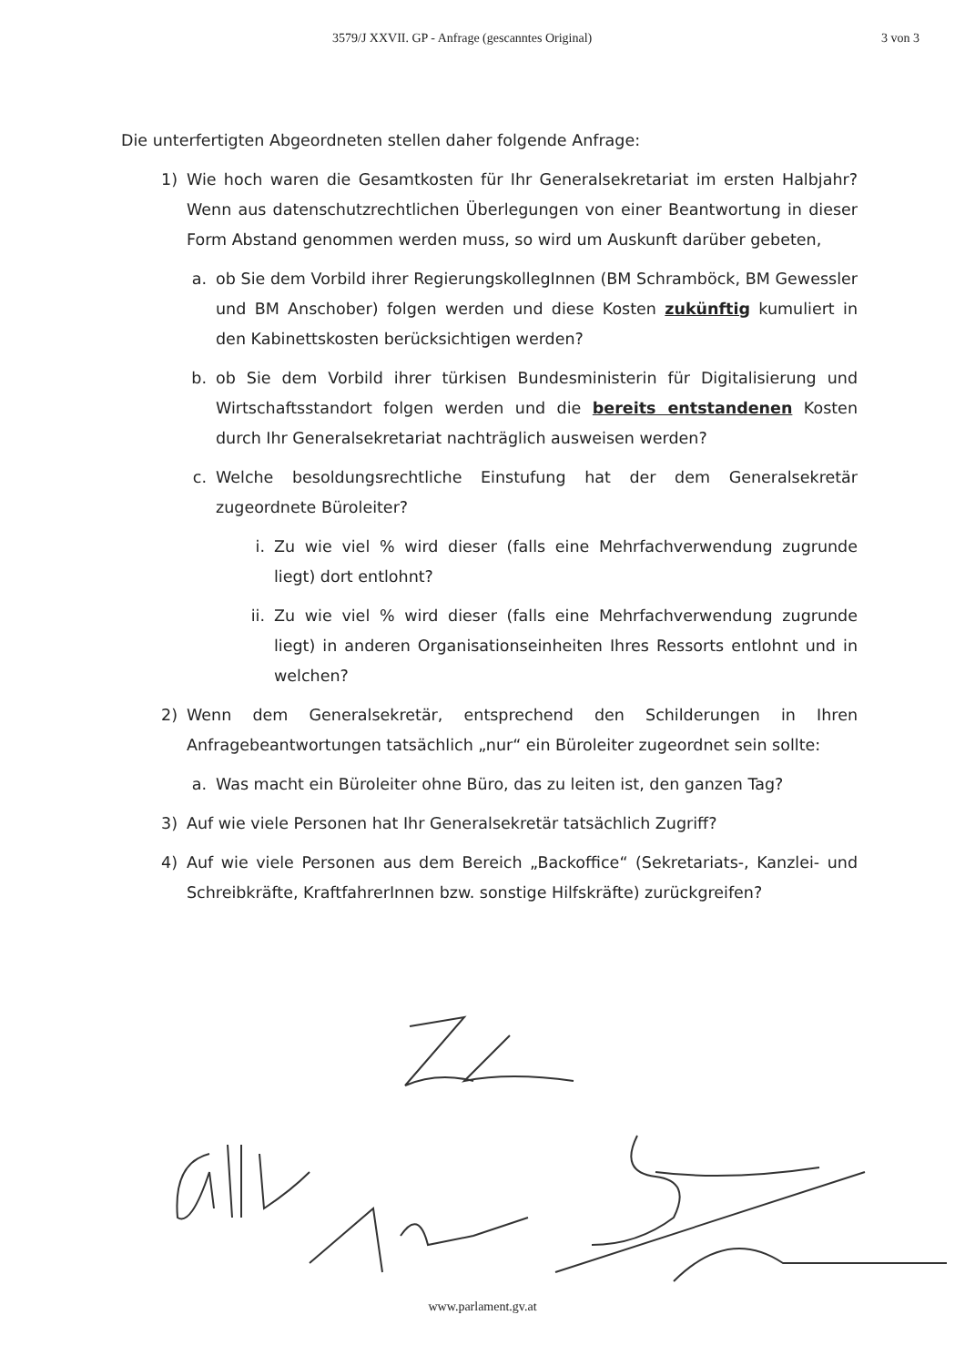3579/J XXVII. GP - Anfrage (gescanntes Original) 3 von 3
Die unterfertigten Abgeordneten stellen daher folgende Anfrage:
1) Wie hoch waren die Gesamtkosten für Ihr Generalsekretariat im ersten Halbjahr? Wenn aus datenschutzrechtlichen Überlegungen von einer Beantwortung in dieser Form Abstand genommen werden muss, so wird um Auskunft darüber gebeten,
a. ob Sie dem Vorbild ihrer RegierungskollegInnen (BM Schramböck, BM Gewessler und BM Anschober) folgen werden und diese Kosten zukünftig kumuliert in den Kabinettskosten berücksichtigen werden?
b. ob Sie dem Vorbild ihrer türkisen Bundesministerin für Digitalisierung und Wirtschaftsstandort folgen werden und die bereits entstandenen Kosten durch Ihr Generalsekretariat nachträglich ausweisen werden?
c. Welche besoldungsrechtliche Einstufung hat der dem Generalsekretär zugeordnete Büroleiter?
i. Zu wie viel % wird dieser (falls eine Mehrfachverwendung zugrunde liegt) dort entlohnt?
ii. Zu wie viel % wird dieser (falls eine Mehrfachverwendung zugrunde liegt) in anderen Organisationseinheiten Ihres Ressorts entlohnt und in welchen?
2) Wenn dem Generalsekretär, entsprechend den Schilderungen in Ihren Anfragebeantwortungen tatsächlich „nur“ ein Büroleiter zugeordnet sein sollte:
a. Was macht ein Büroleiter ohne Büro, das zu leiten ist, den ganzen Tag?
3) Auf wie viele Personen hat Ihr Generalsekretär tatsächlich Zugriff?
4) Auf wie viele Personen aus dem Bereich „Backoffice“ (Sekretariats-, Kanzlei- und Schreibkräfte, KraftfahrerInnen bzw. sonstige Hilfskräfte) zurückgreifen?
www.parlament.gv.at